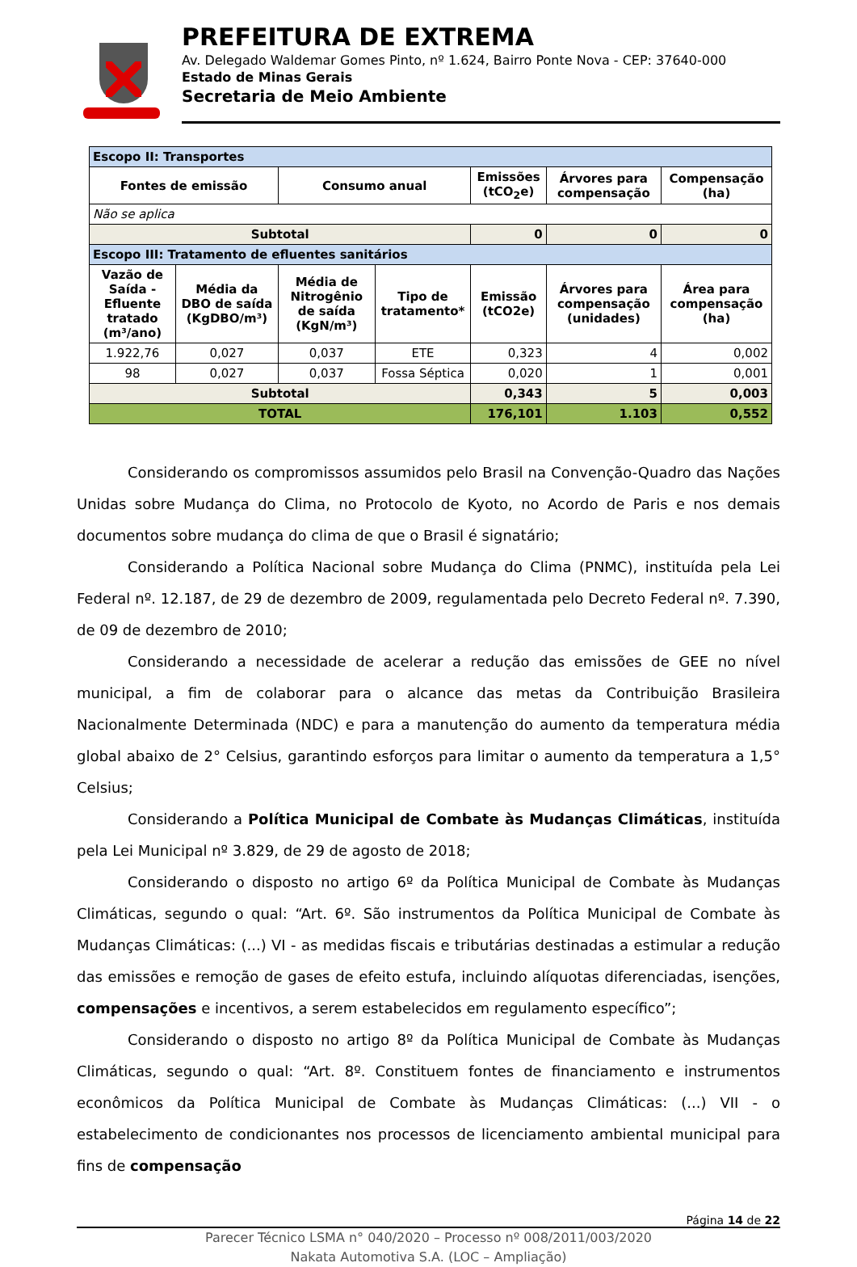PREFEITURA DE EXTREMA
Av. Delegado Waldemar Gomes Pinto, nº 1.624, Bairro Ponte Nova - CEP: 37640-000
Estado de Minas Gerais
Secretaria de Meio Ambiente
| Escopo II: Transportes | | | | | | |
| Fontes de emissão | | Consumo anual | | Emissões (tCO<sub>2</sub>e) | Árvores para compensação | Compensação (ha) |
| Não se aplica | | | | | | |
| Subtotal | | | | 0 | 0 | 0 |
| Escopo III: Tratamento de efluentes sanitários | | | | | | |
| Vazão de Saída - Efluente tratado (m³/ano) | Média da DBO de saída (KgDBO/m³) | Média de Nitrogênio de saída (KgN/m³) | Tipo de tratamento* | Emissão (tCO2e) | Árvores para compensação (unidades) | Área para compensação (ha) |
| 1.922,76 | 0,027 | 0,037 | ETE | 0,323 | 4 | 0,002 |
| 98 | 0,027 | 0,037 | Fossa Séptica | 0,020 | 1 | 0,001 |
| Subtotal | | | | 0,343 | 5 | 0,003 |
| TOTAL | | | | 176,101 | 1.103 | 0,552 |
Considerando os compromissos assumidos pelo Brasil na Convenção-Quadro das Nações Unidas sobre Mudança do Clima, no Protocolo de Kyoto, no Acordo de Paris e nos demais documentos sobre mudança do clima de que o Brasil é signatário;
Considerando a Política Nacional sobre Mudança do Clima (PNMC), instituída pela Lei Federal nº. 12.187, de 29 de dezembro de 2009, regulamentada pelo Decreto Federal nº. 7.390, de 09 de dezembro de 2010;
Considerando a necessidade de acelerar a redução das emissões de GEE no nível municipal, a fim de colaborar para o alcance das metas da Contribuição Brasileira Nacionalmente Determinada (NDC) e para a manutenção do aumento da temperatura média global abaixo de 2° Celsius, garantindo esforços para limitar o aumento da temperatura a 1,5° Celsius;
Considerando a Política Municipal de Combate às Mudanças Climáticas, instituída pela Lei Municipal nº 3.829, de 29 de agosto de 2018;
Considerando o disposto no artigo 6º da Política Municipal de Combate às Mudanças Climáticas, segundo o qual: “Art. 6º. São instrumentos da Política Municipal de Combate às Mudanças Climáticas: (...) VI - as medidas fiscais e tributárias destinadas a estimular a redução das emissões e remoção de gases de efeito estufa, incluindo alíquotas diferenciadas, isenções, compensações e incentivos, a serem estabelecidos em regulamento específico”;
Considerando o disposto no artigo 8º da Política Municipal de Combate às Mudanças Climáticas, segundo o qual: “Art. 8º. Constituem fontes de financiamento e instrumentos econômicos da Política Municipal de Combate às Mudanças Climáticas: (...) VII - o estabelecimento de condicionantes nos processos de licenciamento ambiental municipal para fins de compensação
Página 14 de 22
Parecer Técnico LSMA n° 040/2020 – Processo nº 008/2011/003/2020
Nakata Automotiva S.A. (LOC – Ampliação)